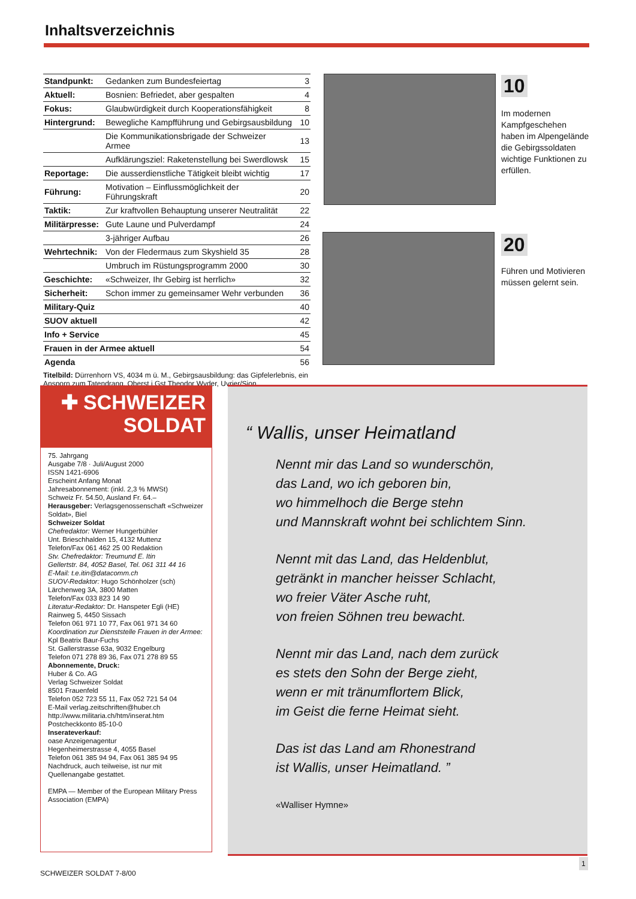Inhaltsverzeichnis
| Standpunkt: | Gedanken zum Bundesfeiertag | 3 |
| Aktuell: | Bosnien: Befriedet, aber gespalten | 4 |
| Fokus: | Glaubwürdigkeit durch Kooperationsfähigkeit | 8 |
| Hintergrund: | Bewegliche Kampfführung und Gebirgsausbildung | 10 |
| | Die Kommunikationsbrigade der Schweizer Armee | 13 |
| | Aufklärungsziel: Raketenstellung bei Swerdlowsk | 15 |
| Reportage: | Die ausserdienstliche Tätigkeit bleibt wichtig | 17 |
| Führung: | Motivation – Einflussmöglichkeit der Führungskraft | 20 |
| Taktik: | Zur kraftvollen Behauptung unserer Neutralität | 22 |
| Militärpresse: | Gute Laune und Pulverdampf | 24 |
| | 3-jähriger Aufbau | 26 |
| Wehrtechnik: | Von der Fledermaus zum Skyshield 35 | 28 |
| | Umbruch im Rüstungsprogramm 2000 | 30 |
| Geschichte: | «Schweizer, Ihr Gebirg ist herrlich» | 32 |
| Sicherheit: | Schon immer zu gemeinsamer Wehr verbunden | 36 |
| Military-Quiz | | 40 |
| SUOV aktuell | | 42 |
| Info + Service | | 45 |
| Frauen in der Armee aktuell | | 54 |
| Agenda | | 56 |
Titelbild: Dürrenhorn VS, 4034 m ü. M., Gebirgsausbildung: das Gipfelerlebnis, ein Ansporn zum Tatendrang. Oberst i Gst Theodor Wyder, Uvrier/Sion
10
Im modernen Kampfgeschehen haben im Alpengelände die Gebirgssoldaten wichtige Funktionen zu erfüllen.
20
Führen und Motivieren müssen gelernt sein.
✚ SCHWEIZER
SOLDAT
75. Jahrgang
Ausgabe 7/8 · Juli/August 2000
ISSN 1421-6906
Erscheint Anfang Monat
Jahresabonnement: (inkl. 2,3 % MWSt)
Schweiz Fr. 54.50, Ausland Fr. 64.–
Herausgeber: Verlagsgenossenschaft «Schweizer Soldat», Biel
Schweizer Soldat
Chefredaktor: Werner Hungerbühler
Unt. Brieschhalden 15, 4132 Muttenz
Telefon/Fax 061 462 25 00 Redaktion
Stv. Chefredaktor: Treumund E. Itin
Gellertstr. 84, 4052 Basel, Tel. 061 311 44 16
E-Mail: t.e.itin@datacomm.ch
SUOV-Redaktor: Hugo Schönholzer (sch)
Lärchenweg 3A, 3800 Matten
Telefon/Fax 033 823 14 90
Literatur-Redaktor: Dr. Hanspeter Egli (HE)
Rainweg 5, 4450 Sissach
Telefon 061 971 10 77, Fax 061 971 34 60
Koordination zur Dienststelle Frauen in der Armee:
Kpl Beatrix Baur-Fuchs
St. Gallerstrasse 63a, 9032 Engelburg
Telefon 071 278 89 36, Fax 071 278 89 55
Abonnemente, Druck:
Huber & Co. AG
Verlag Schweizer Soldat
8501 Frauenfeld
Telefon 052 723 55 11, Fax 052 721 54 04
E-Mail verlag.zeitschriften@huber.ch
http://www.militaria.ch/htm/inserat.htm
Postcheckkonto 85-10-0
Inserateverkauf:
oase Anzeigenagentur
Hegenheimerstrasse 4, 4055 Basel
Telefon 061 385 94 94, Fax 061 385 94 95
Nachdruck, auch teilweise, ist nur mit Quellenangabe gestattet.
EMPA — Member of the European Military Press Association (EMPA)
“ Wallis, unser Heimatland
Nennt mir das Land so wunderschön,
das Land, wo ich geboren bin,
wo himmelhoch die Berge stehn
und Mannskraft wohnt bei schlichtem Sinn.
Nennt mit das Land, das Heldenblut,
getränkt in mancher heisser Schlacht,
wo freier Väter Asche ruht,
von freien Söhnen treu bewacht.
Nennt mir das Land, nach dem zurück
es stets den Sohn der Berge zieht,
wenn er mit tränumflortem Blick,
im Geist die ferne Heimat sieht.
Das ist das Land am Rhonestrand
ist Wallis, unser Heimatland. ”
«Walliser Hymne»
SCHWEIZER SOLDAT 7-8/00
1